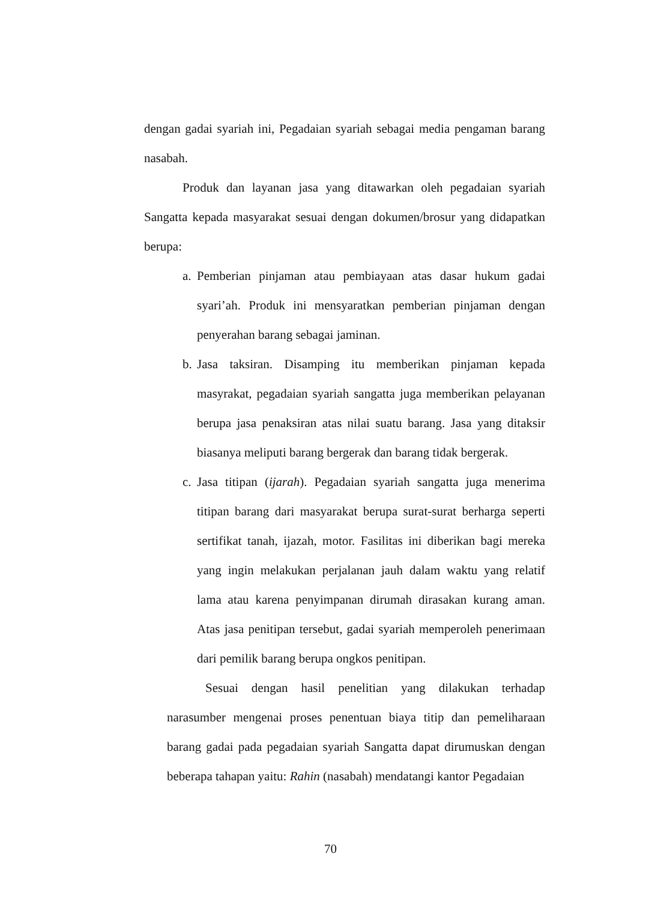dengan gadai syariah ini, Pegadaian syariah sebagai media pengaman barang nasabah.
Produk dan layanan jasa yang ditawarkan oleh pegadaian syariah Sangatta kepada masyarakat sesuai dengan dokumen/brosur yang didapatkan berupa:
a. Pemberian pinjaman atau pembiayaan atas dasar hukum gadai syari’ah. Produk ini mensyaratkan pemberian pinjaman dengan penyerahan barang sebagai jaminan.
b. Jasa taksiran. Disamping itu memberikan pinjaman kepada masyrakat, pegadaian syariah sangatta juga memberikan pelayanan berupa jasa penaksiran atas nilai suatu barang. Jasa yang ditaksir biasanya meliputi barang bergerak dan barang tidak bergerak.
c. Jasa titipan (ijarah). Pegadaian syariah sangatta juga menerima titipan barang dari masyarakat berupa surat-surat berharga seperti sertifikat tanah, ijazah, motor. Fasilitas ini diberikan bagi mereka yang ingin melakukan perjalanan jauh dalam waktu yang relatif lama atau karena penyimpanan dirumah dirasakan kurang aman. Atas jasa penitipan tersebut, gadai syariah memperoleh penerimaan dari pemilik barang berupa ongkos penitipan.
Sesuai dengan hasil penelitian yang dilakukan terhadap narasumber mengenai proses penentuan biaya titip dan pemeliharaan barang gadai pada pegadaian syariah Sangatta dapat dirumuskan dengan beberapa tahapan yaitu: Rahin (nasabah) mendatangi kantor Pegadaian
70